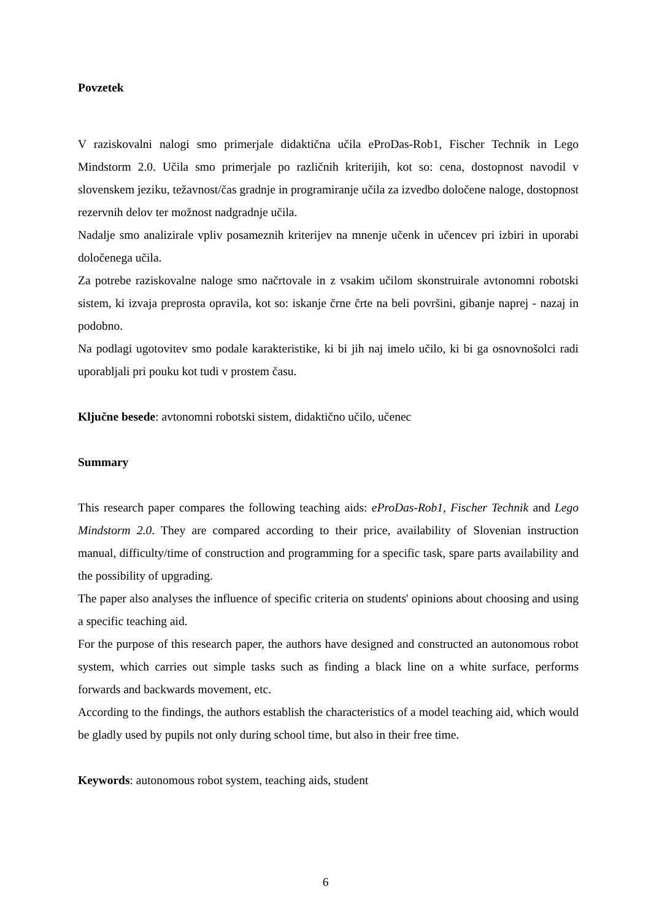Povzetek
V raziskovalni nalogi smo primerjale didaktična učila eProDas-Rob1, Fischer Technik in Lego Mindstorm 2.0. Učila smo primerjale po različnih kriterijih, kot so: cena, dostopnost navodil v slovenskem jeziku, težavnost/čas gradnje in programiranje učila za izvedbo določene naloge, dostopnost rezervnih delov ter možnost nadgradnje učila.
Nadalje smo analizirale vpliv posameznih kriterijev na mnenje učenk in učencev pri izbiri in uporabi določenega učila.
Za potrebe raziskovalne naloge smo načrtovale in z vsakim učilom skonstruirale avtonomni robotski sistem, ki izvaja preprosta opravila, kot so: iskanje črne črte na beli površini, gibanje naprej - nazaj in podobno.
Na podlagi ugotovitev smo podale karakteristike, ki bi jih naj imelo učilo, ki bi ga osnovnošolci radi uporabljali pri pouku kot tudi v prostem času.
Ključne besede: avtonomni robotski sistem, didaktično učilo, učenec
Summary
This research paper compares the following teaching aids: eProDas-Rob1, Fischer Technik and Lego Mindstorm 2.0. They are compared according to their price, availability of Slovenian instruction manual, difficulty/time of construction and programming for a specific task, spare parts availability and the possibility of upgrading.
The paper also analyses the influence of specific criteria on students' opinions about choosing and using a specific teaching aid.
For the purpose of this research paper, the authors have designed and constructed an autonomous robot system, which carries out simple tasks such as finding a black line on a white surface, performs forwards and backwards movement, etc.
According to the findings, the authors establish the characteristics of a model teaching aid, which would be gladly used by pupils not only during school time, but also in their free time.
Keywords: autonomous robot system, teaching aids, student
6